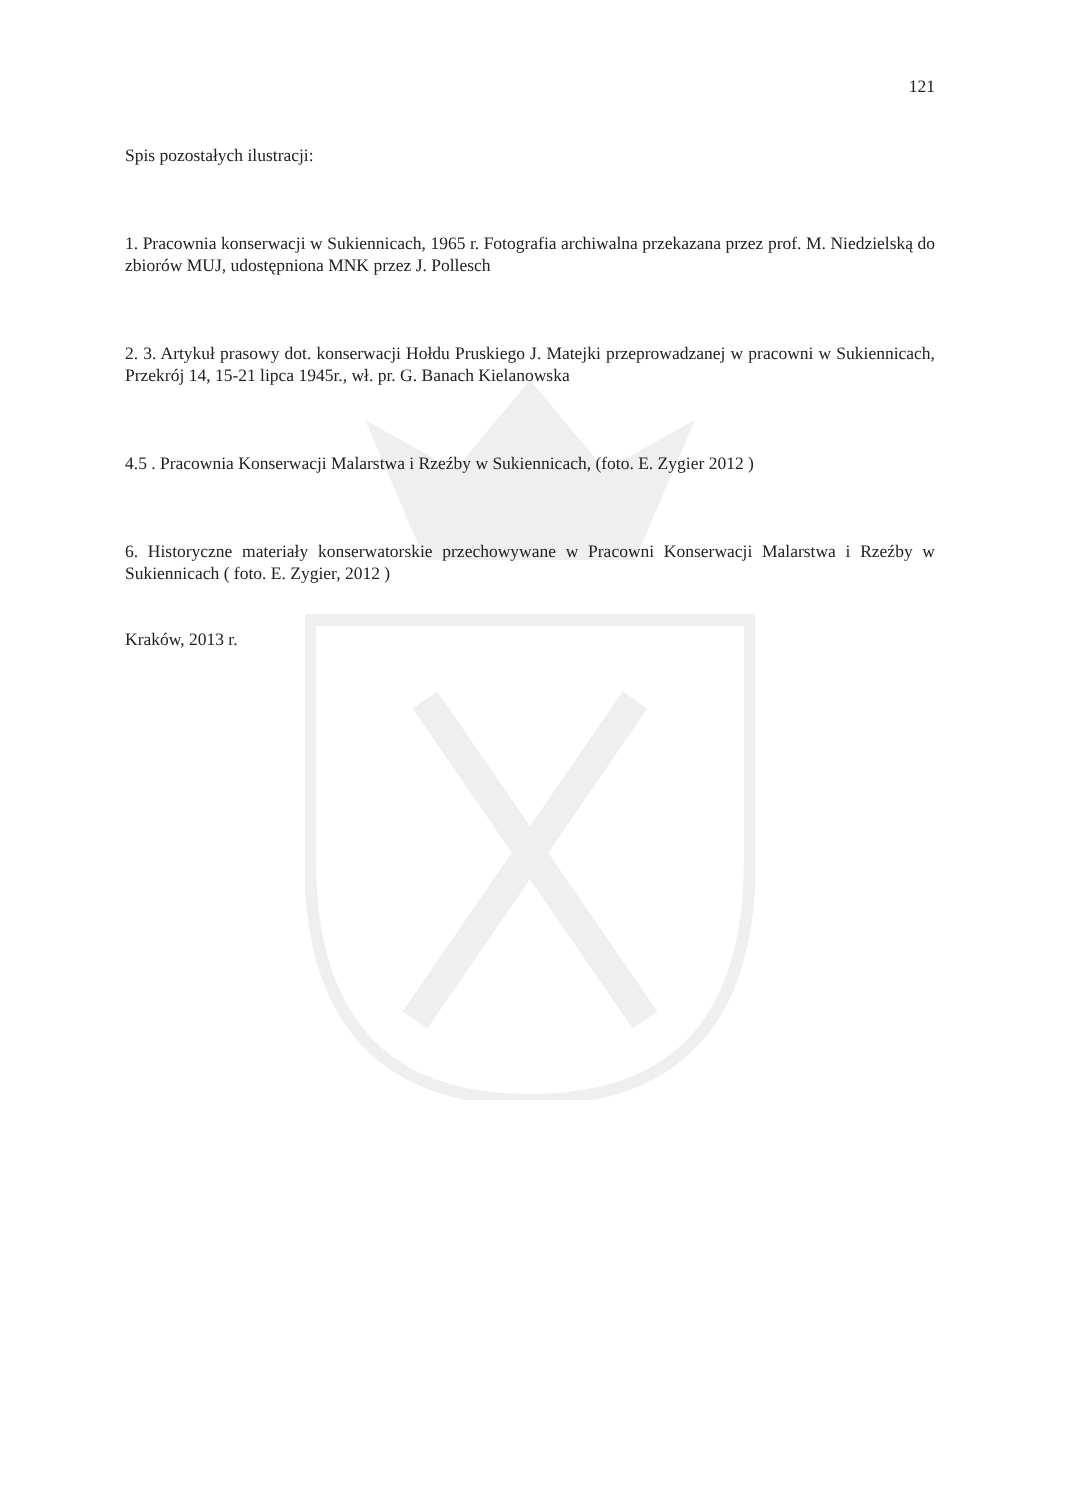121
Spis pozostałych ilustracji:
1. Pracownia konserwacji w Sukiennicach, 1965 r. Fotografia archiwalna przekazana przez prof. M. Niedzielską do zbiorów MUJ, udostępniona MNK przez J. Pollesch
2. 3. Artykuł prasowy dot. konserwacji Hołdu Pruskiego J. Matejki przeprowadzanej w pracowni w Sukiennicach, Przekrój 14, 15-21 lipca 1945r., wł. pr. G. Banach Kielanowska
4.5 . Pracownia Konserwacji Malarstwa i Rzeźby w Sukiennicach, (foto. E. Zygier 2012 )
6. Historyczne materiały konserwatorskie przechowywane w Pracowni Konserwacji Malarstwa i Rzeźby w Sukiennicach ( foto. E. Zygier, 2012 )
Kraków, 2013 r.